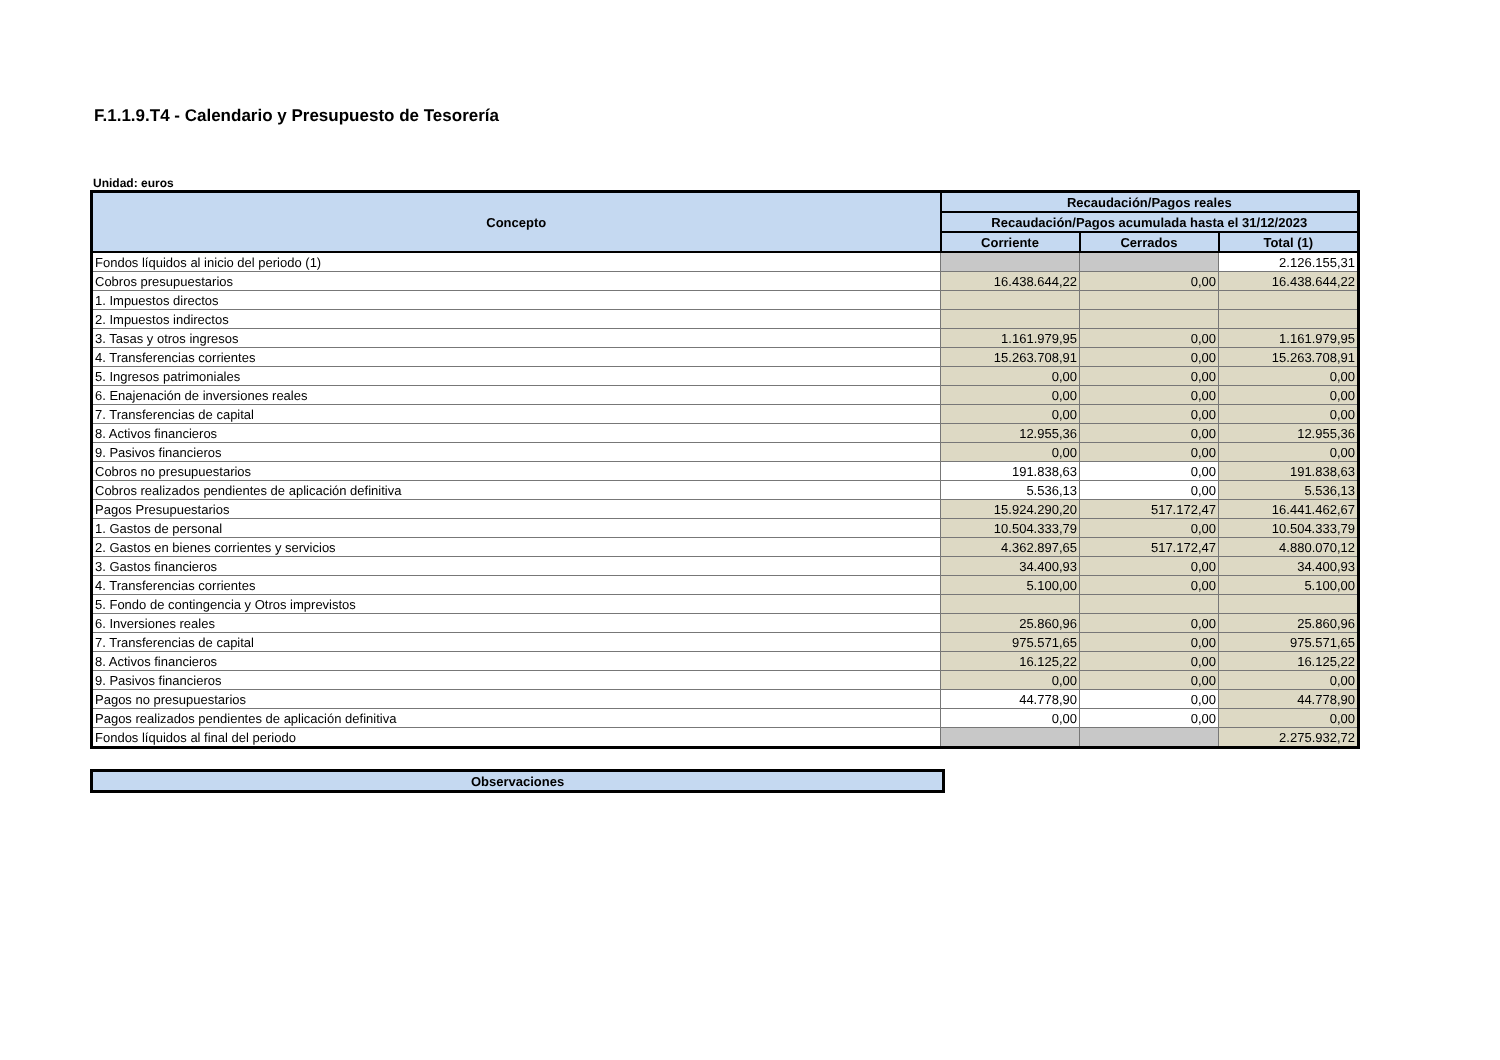F.1.1.9.T4 - Calendario y Presupuesto de Tesorería
Unidad: euros
| Concepto | Recaudación/Pagos reales | | |
| --- | --- | --- | --- |
| | Recaudación/Pagos acumulada hasta el 31/12/2023 | | |
| | Corriente | Cerrados | Total (1) |
| Fondos líquidos al inicio del periodo (1) | | | 2.126.155,31 |
| Cobros presupuestarios | 16.438.644,22 | 0,00 | 16.438.644,22 |
| 1. Impuestos directos | | | |
| 2. Impuestos indirectos | | | |
| 3. Tasas y otros ingresos | 1.161.979,95 | 0,00 | 1.161.979,95 |
| 4. Transferencias corrientes | 15.263.708,91 | 0,00 | 15.263.708,91 |
| 5. Ingresos patrimoniales | 0,00 | 0,00 | 0,00 |
| 6. Enajenación de inversiones reales | 0,00 | 0,00 | 0,00 |
| 7. Transferencias de capital | 0,00 | 0,00 | 0,00 |
| 8. Activos financieros | 12.955,36 | 0,00 | 12.955,36 |
| 9. Pasivos financieros | 0,00 | 0,00 | 0,00 |
| Cobros no presupuestarios | 191.838,63 | 0,00 | 191.838,63 |
| Cobros realizados pendientes de aplicación definitiva | 5.536,13 | 0,00 | 5.536,13 |
| Pagos Presupuestarios | 15.924.290,20 | 517.172,47 | 16.441.462,67 |
| 1. Gastos de personal | 10.504.333,79 | 0,00 | 10.504.333,79 |
| 2. Gastos en bienes corrientes y servicios | 4.362.897,65 | 517.172,47 | 4.880.070,12 |
| 3. Gastos financieros | 34.400,93 | 0,00 | 34.400,93 |
| 4. Transferencias corrientes | 5.100,00 | 0,00 | 5.100,00 |
| 5. Fondo de contingencia y Otros imprevistos | | | |
| 6. Inversiones reales | 25.860,96 | 0,00 | 25.860,96 |
| 7. Transferencias de capital | 975.571,65 | 0,00 | 975.571,65 |
| 8. Activos financieros | 16.125,22 | 0,00 | 16.125,22 |
| 9. Pasivos financieros | 0,00 | 0,00 | 0,00 |
| Pagos no presupuestarios | 44.778,90 | 0,00 | 44.778,90 |
| Pagos realizados pendientes de aplicación definitiva | 0,00 | 0,00 | 0,00 |
| Fondos líquidos al final del periodo | | | 2.275.932,72 |
| Observaciones |
| --- |